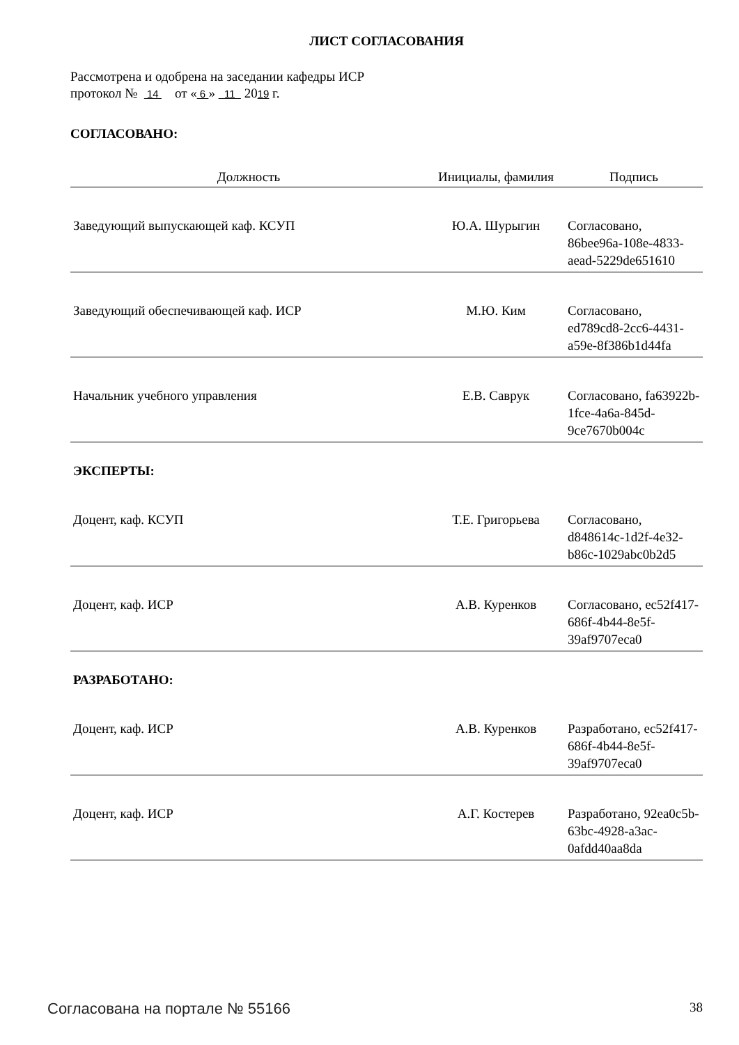ЛИСТ СОГЛАСОВАНИЯ
Рассмотрена и одобрена на заседании кафедры ИСР
протокол № 14 от « 6 » 11 2019 г.
СОГЛАСОВАНО:
| Должность | Инициалы, фамилия | Подпись |
| --- | --- | --- |
| Заведующий выпускающей каф. КСУП | Ю.А. Шурыгин | Согласовано, 86bee96a-108e-4833-aead-5229de651610 |
| Заведующий обеспечивающей каф. ИСР | М.Ю. Ким | Согласовано, ed789cd8-2cc6-4431-a59e-8f386b1d44fa |
| Начальник учебного управления | Е.В. Саврук | Согласовано, fa63922b-1fce-4a6a-845d-9ce7670b004c |
ЭКСПЕРТЫ:
| Доцент, каф. КСУП | Т.Е. Григорьева | Согласовано, d848614c-1d2f-4e32-b86c-1029abc0b2d5 |
| Доцент, каф. ИСР | А.В. Куренков | Согласовано, ec52f417-686f-4b44-8e5f-39af9707eca0 |
РАЗРАБОТАНО:
| Доцент, каф. ИСР | А.В. Куренков | Разработано, ec52f417-686f-4b44-8e5f-39af9707eca0 |
| Доцент, каф. ИСР | А.Г. Костерев | Разработано, 92ea0c5b-63bc-4928-a3ac-0afdd40aa8da |
Согласована на портале № 55166 38